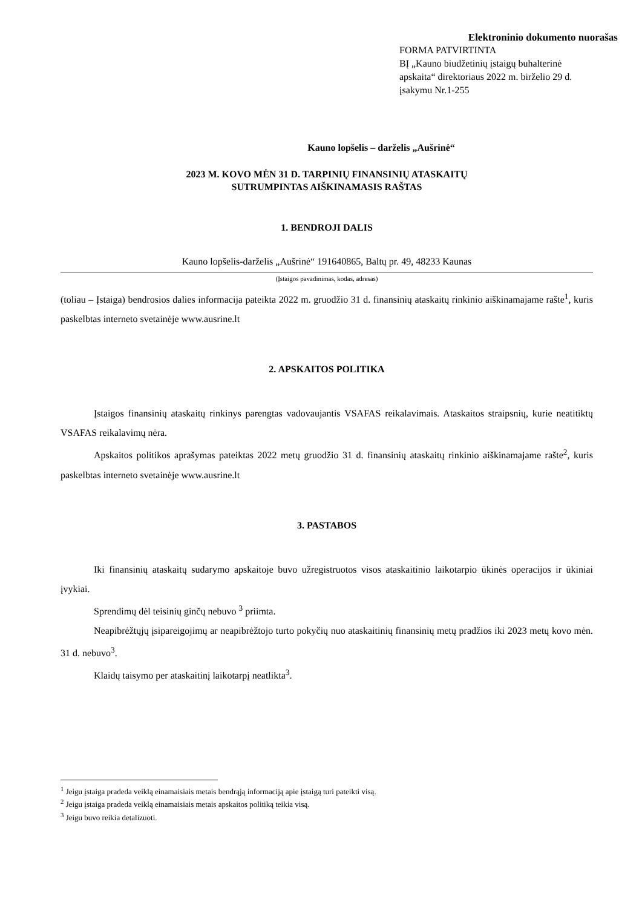Elektroninio dokumento nuorašas
FORMA PATVIRTINTA
BĮ „Kauno biudžetinių įstaigų buhalterinė apskaita“ direktoriaus 2022 m. birželio 29 d. įsakymu Nr.1-255
Kauno lopšelis – darželis „Aušrinė“
2023 M. KOVO MĖN 31 D. TARPINIŲ FINANSINIŲ ATASKAITŲ
SUTRUMPINTAS AIŠKINAMASIS RAŠTAS
1. BENDROJI DALIS
Kauno lopšelis-darželis „Aušrinė“ 191640865, Baltų pr. 49, 48233 Kaunas
(Įstaigos pavadinimas, kodas, adresas)
(toliau – Įstaiga) bendrosios dalies informacija pateikta 2022 m. gruodžio 31 d. finansinių ataskaitų rinkinio aiškinamajame rašte<sup>1</sup>, kuris paskelbtas interneto svetainėje www.ausrine.lt
2. APSKAITOS POLITIKA
Įstaigos finansinių ataskaitų rinkinys parengtas vadovaujantis VSAFAS reikalavimais. Ataskaitos straipsnių, kurie neatitiktų VSAFAS reikalavimų nėra.
Apskaitos politikos aprašymas pateiktas 2022 metų gruodžio 31 d. finansinių ataskaitų rinkinio aiškinamajame rašte<sup>2</sup>, kuris paskelbtas interneto svetainėje www.ausrine.lt
3. PASTABOS
Iki finansinių ataskaitų sudarymo apskaitoje buvo užregistruotos visos ataskaitinio laikotarpio ūkinės operacijos ir ūkiniai įvykiai.
Sprendimų dėl teisinių ginčų nebuvo <sup>3</sup> priimta.
Neapibrėžtųjų įsipareigojimų ar neapibrėžtojo turto pokyčių nuo ataskaitinių finansinių metų pradžios iki 2023 metų kovo mėn. 31 d. nebuvo<sup>3</sup>.
Klaidų taisymo per ataskaitinį laikotarpį neatlikta<sup>3</sup>.
<sup>1</sup> Jeigu įstaiga pradeda veiklą einamaisiais metais bendrąją informaciją apie įstaigą turi pateikti visą.
<sup>2</sup> Jeigu įstaiga pradeda veiklą einamaisiais metais apskaitos politiką teikia visą.
<sup>3</sup> Jeigu buvo reikia detalizuoti.